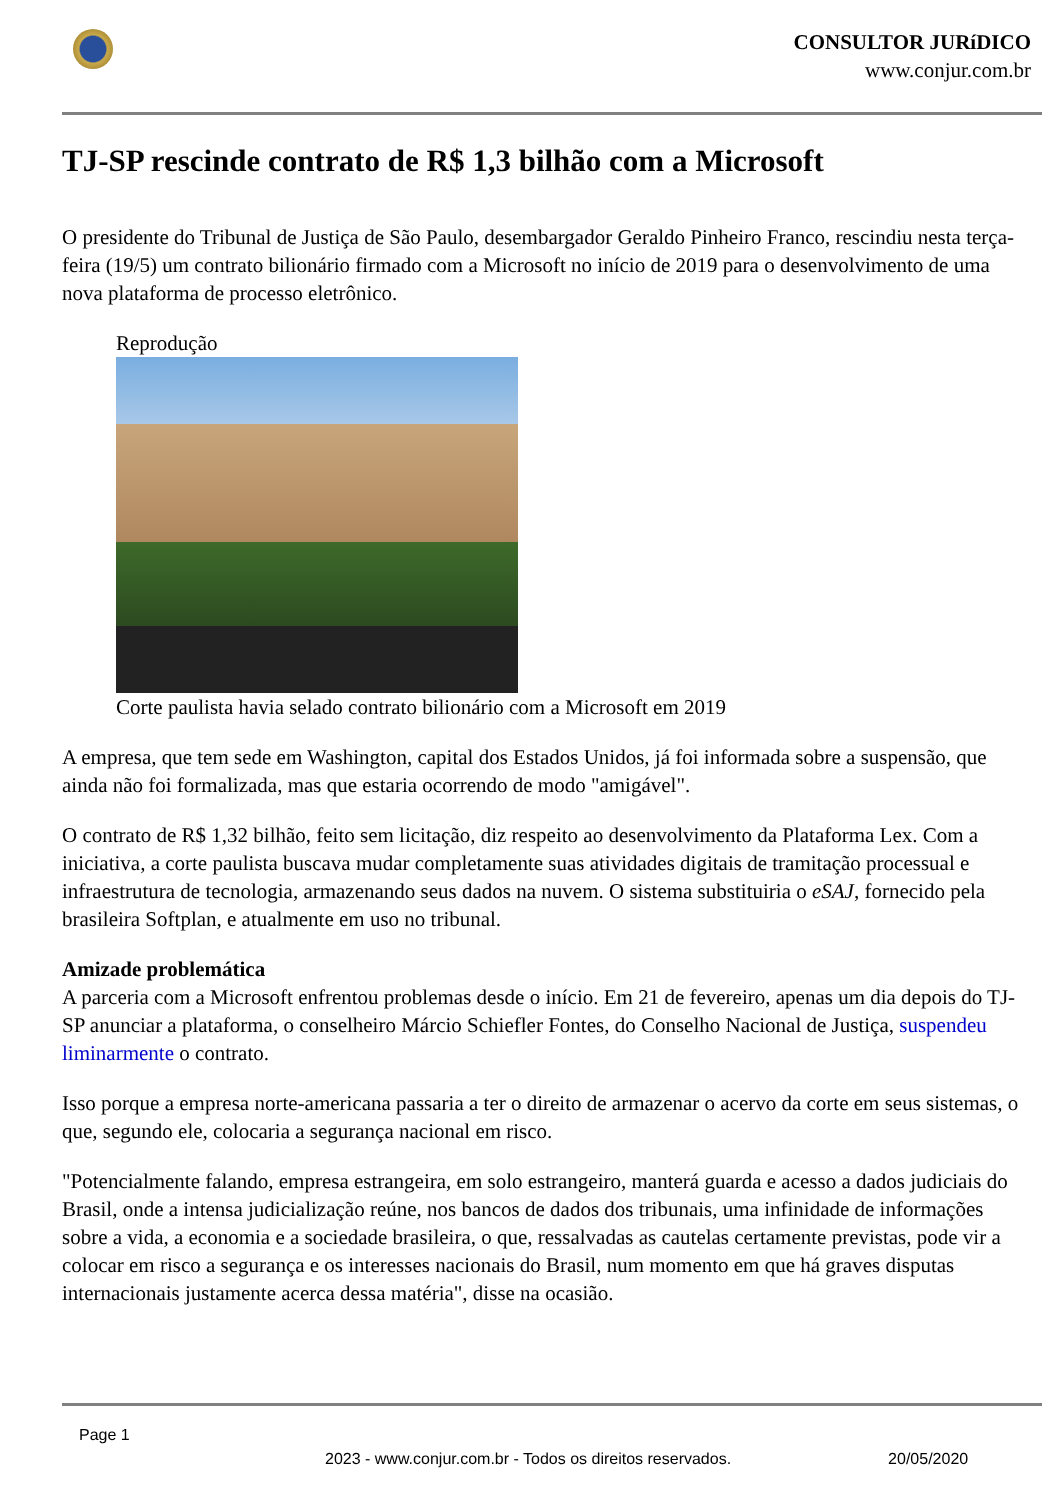CONSULTOR JURíDICO
www.conjur.com.br
TJ-SP rescinde contrato de R$ 1,3 bilhão com a Microsoft
O presidente do Tribunal de Justiça de São Paulo, desembargador Geraldo Pinheiro Franco, rescindiu nesta terça-feira (19/5) um contrato bilionário firmado com a Microsoft no início de 2019 para o desenvolvimento de uma nova plataforma de processo eletrônico.
Reprodução
Corte paulista havia selado contrato bilionário com a Microsoft em 2019
A empresa, que tem sede em Washington, capital dos Estados Unidos, já foi informada sobre a suspensão, que ainda não foi formalizada, mas que estaria ocorrendo de modo "amigável".
O contrato de R$ 1,32 bilhão, feito sem licitação, diz respeito ao desenvolvimento da Plataforma Lex. Com a iniciativa, a corte paulista buscava mudar completamente suas atividades digitais de tramitação processual e infraestrutura de tecnologia, armazenando seus dados na nuvem. O sistema substituiria o eSAJ, fornecido pela brasileira Softplan, e atualmente em uso no tribunal.
Amizade problemática
A parceria com a Microsoft enfrentou problemas desde o início. Em 21 de fevereiro, apenas um dia depois do TJ-SP anunciar a plataforma, o conselheiro Márcio Schiefler Fontes, do Conselho Nacional de Justiça, suspendeu liminarmente o contrato.
Isso porque a empresa norte-americana passaria a ter o direito de armazenar o acervo da corte em seus sistemas, o que, segundo ele, colocaria a segurança nacional em risco.
"Potencialmente falando, empresa estrangeira, em solo estrangeiro, manterá guarda e acesso a dados judiciais do Brasil, onde a intensa judicialização reúne, nos bancos de dados dos tribunais, uma infinidade de informações sobre a vida, a economia e a sociedade brasileira, o que, ressalvadas as cautelas certamente previstas, pode vir a colocar em risco a segurança e os interesses nacionais do Brasil, num momento em que há graves disputas internacionais justamente acerca dessa matéria", disse na ocasião.
Page 1
2023 - www.conjur.com.br - Todos os direitos reservados. 20/05/2020